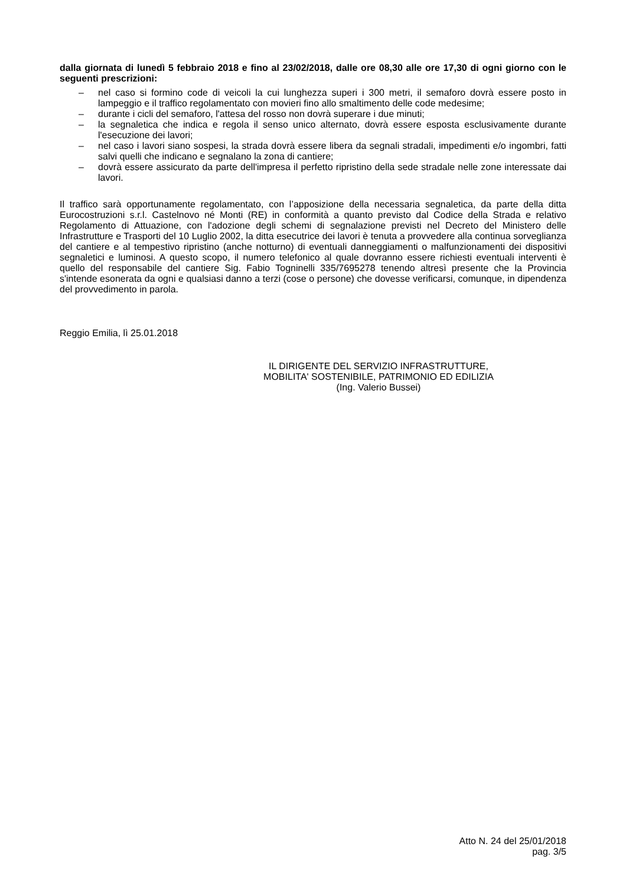dalla giornata di lunedì 5 febbraio 2018 e fino al 23/02/2018, dalle ore 08,30 alle ore 17,30 di ogni giorno con le seguenti prescrizioni:
– nel caso si formino code di veicoli la cui lunghezza superi i 300 metri, il semaforo dovrà essere posto in lampeggio e il traffico regolamentato con movieri fino allo smaltimento delle code medesime;
– durante i cicli del semaforo, l'attesa del rosso non dovrà superare i due minuti;
– la segnaletica che indica e regola il senso unico alternato, dovrà essere esposta esclusivamente durante l'esecuzione dei lavori;
– nel caso i lavori siano sospesi, la strada dovrà essere libera da segnali stradali, impedimenti e/o ingombri, fatti salvi quelli che indicano e segnalano la zona di cantiere;
– dovrà essere assicurato da parte dell'impresa il perfetto ripristino della sede stradale nelle zone interessate dai lavori.
Il traffico sarà opportunamente regolamentato, con l’apposizione della necessaria segnaletica, da parte della ditta Eurocostruzioni s.r.l. Castelnovo né Monti (RE) in conformità a quanto previsto dal Codice della Strada e relativo Regolamento di Attuazione, con l'adozione degli schemi di segnalazione previsti nel Decreto del Ministero delle Infrastrutture e Trasporti del 10 Luglio 2002, la ditta esecutrice dei lavori è tenuta a provvedere alla continua sorveglianza del cantiere e al tempestivo ripristino (anche notturno) di eventuali danneggiamenti o malfunzionamenti dei dispositivi segnaletici e luminosi. A questo scopo, il numero telefonico al quale dovranno essere richiesti eventuali interventi è quello del responsabile del cantiere Sig. Fabio Togninelli 335/7695278 tenendo altresì presente che la Provincia s'intende esonerata da ogni e qualsiasi danno a terzi (cose o persone) che dovesse verificarsi, comunque, in dipendenza del provvedimento in parola.
Reggio Emilia, lì 25.01.2018
IL DIRIGENTE DEL SERVIZIO INFRASTRUTTURE,
MOBILITA' SOSTENIBILE, PATRIMONIO ED EDILIZIA
(Ing. Valerio Bussei)
Atto N. 24 del 25/01/2018
pag. 3/5